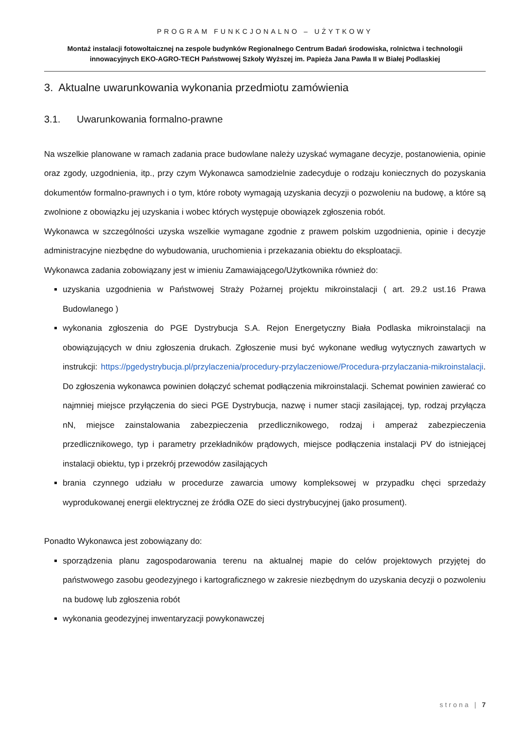PROGRAM FUNKCJONALNO – UŻYTKOWY
Montaż instalacji fotowoltaicznej na zespole budynków Regionalnego Centrum Badań środowiska, rolnictwa i technologii innowacyjnych EKO-AGRO-TECH Państwowej Szkoły Wyższej im. Papieża Jana Pawła II w Białej Podlaskiej
3. Aktualne uwarunkowania wykonania przedmiotu zamówienia
3.1. Uwarunkowania formalno-prawne
Na wszelkie planowane w ramach zadania prace budowlane należy uzyskać wymagane decyzje, postanowienia, opinie oraz zgody, uzgodnienia, itp., przy czym Wykonawca samodzielnie zadecyduje o rodzaju koniecznych do pozyskania dokumentów formalno-prawnych i o tym, które roboty wymagają uzyskania decyzji o pozwoleniu na budowę, a które są zwolnione z obowiązku jej uzyskania i wobec których występuje obowiązek zgłoszenia robót.
Wykonawca w szczególności uzyska wszelkie wymagane zgodnie z prawem polskim uzgodnienia, opinie i decyzje administracyjne niezbędne do wybudowania, uruchomienia i przekazania obiektu do eksploatacji.
Wykonawca zadania zobowiązany jest w imieniu Zamawiającego/Użytkownika również do:
uzyskania uzgodnienia w Państwowej Straży Pożarnej projektu mikroinstalacji ( art. 29.2 ust.16 Prawa Budowlanego )
wykonania zgłoszenia do PGE Dystrybucja S.A. Rejon Energetyczny Biała Podlaska mikroinstalacji na obowiązujących w dniu zgłoszenia drukach. Zgłoszenie musi być wykonane według wytycznych zawartych w instrukcji: https://pgedystrybucja.pl/przylaczenia/procedury-przylaczeniowe/Procedura-przylaczania-mikroinstalacji. Do zgłoszenia wykonawca powinien dołączyć schemat podłączenia mikroinstalacji. Schemat powinien zawierać co najmniej miejsce przyłączenia do sieci PGE Dystrybucja, nazwę i numer stacji zasilającej, typ, rodzaj przyłącza nN, miejsce zainstalowania zabezpieczenia przedlicznikowego, rodzaj i amperaż zabezpieczenia przedlicznikowego, typ i parametry przekładników prądowych, miejsce podłączenia instalacji PV do istniejącej instalacji obiektu, typ i przekrój przewodów zasilających
brania czynnego udziału w procedurze zawarcia umowy kompleksowej w przypadku chęci sprzedaży wyprodukowanej energii elektrycznej ze źródła OZE do sieci dystrybucyjnej (jako prosument).
Ponadto Wykonawca jest zobowiązany do:
sporządzenia planu zagospodarowania terenu na aktualnej mapie do celów projektowych przyjętej do państwowego zasobu geodezyjnego i kartograficznego w zakresie niezbędnym do uzyskania decyzji o pozwoleniu na budowę lub zgłoszenia robót
wykonania geodezyjnej inwentaryzacji powykonawczej
strona | 7